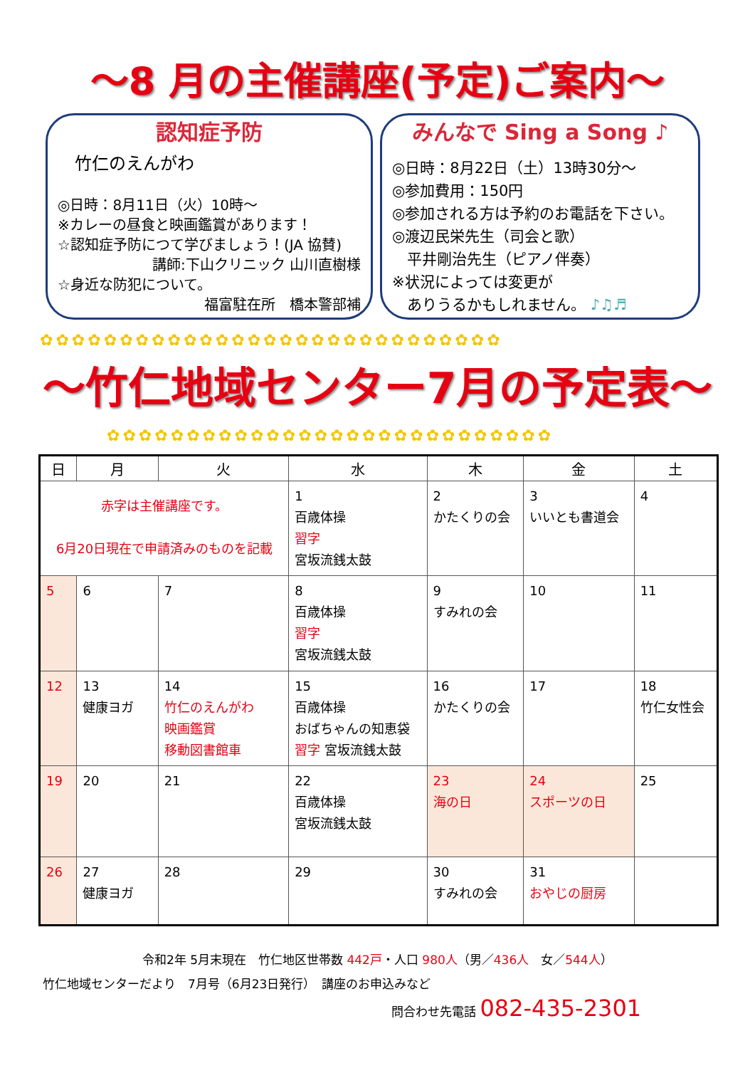～8 月の主催講座(予定)ご案内～
認知症予防
竹仁のえんがわ
◎日時：8月11日（火）10時～
※カレーの昼食と映画鑑賞があります！
☆認知症予防につて学びましょう！(JA 協賛)
講師:下山クリニック 山川直樹様
☆身近な防犯について。
福富駐在所　橋本警部補
みんなで Sing a Song ♪
◎日時：8月22日（土）13時30分～
◎参加費用：150円
◎参加される方は予約のお電話を下さい。
◎渡辺民栄先生（司会と歌）
　平井剛治先生（ピアノ伴奏）
※状況によっては変更が
　ありうるかもしれません。 ♪♫♬
✿✿✿✿✿✿✿✿✿✿✿✿✿✿✿✿✿✿✿✿✿✿✿✿✿✿✿✿✿
～竹仁地域センター7月の予定表～
✿✿✿✿✿✿✿✿✿✿✿✿✿✿✿✿✿✿✿✿✿✿✿✿✿✿✿✿
| 日 | 月 | 火 | 水 | 木 | 金 | 土 |
| --- | --- | --- | --- | --- | --- | --- |
| 赤字は主催講座です。 6月20日現在で申請済みのものを記載 | | | 1 百歳体操 習字 宮坂流銭太鼓 | 2 かたくりの会 | 3 いいとも書道会 | 4 |
| 5 | 6 | 7 | 8 百歳体操 習字 宮坂流銭太鼓 | 9 すみれの会 | 10 | 11 |
| 12 | 13 健康ヨガ | 14 竹仁のえんがわ 映画鑑賞 移動図書館車 | 15 百歳体操 おばちゃんの知恵袋 習字 宮坂流銭太鼓 | 16 かたくりの会 | 17 | 18 竹仁女性会 |
| 19 | 20 | 21 | 22 百歳体操 宮坂流銭太鼓 | 23 海の日 | 24 スポーツの日 | 25 |
| 26 | 27 健康ヨガ | 28 | 29 | 30 すみれの会 | 31 おやじの厨房 | |
令和2年 5月末現在　竹仁地区世帯数 442戸・人口 980人（男／436人　女／544人）
竹仁地域センターだより　7月号（6月23日発行）　講座のお申込みなど
問合わせ先電話 082-435-2301